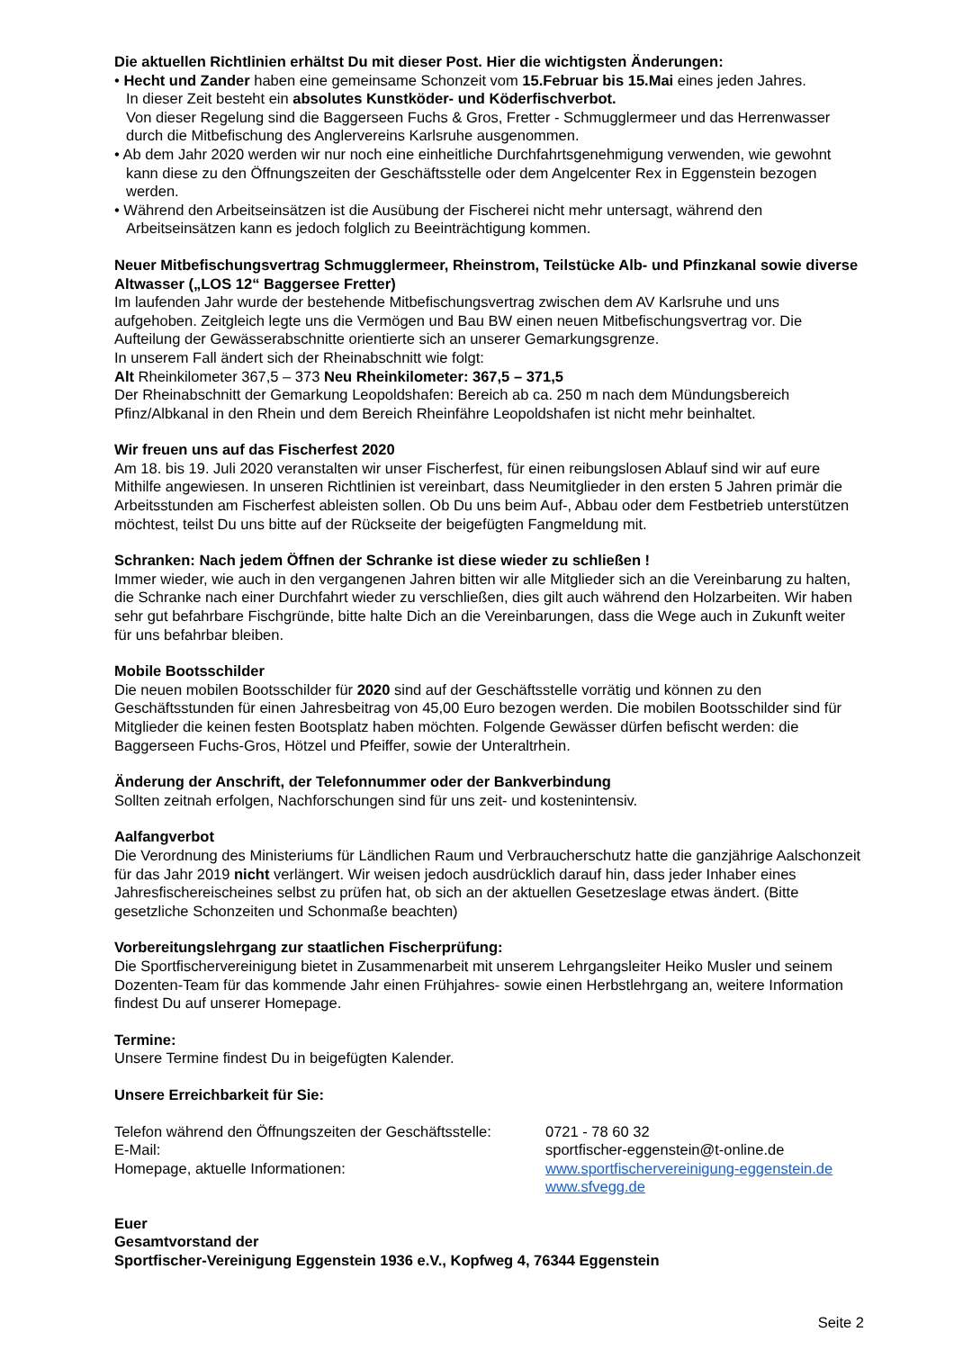Die aktuellen Richtlinien erhältst Du mit dieser Post. Hier die wichtigsten Änderungen:
• Hecht und Zander haben eine gemeinsame Schonzeit vom 15.Februar bis 15.Mai eines jeden Jahres.
In dieser Zeit besteht ein absolutes Kunstköder- und Köderfischverbot.
Von dieser Regelung sind die Baggerseen Fuchs & Gros, Fretter - Schmugglermeer und das Herrenwasser durch die Mitbefischung des Anglervereins Karlsruhe ausgenommen.
• Ab dem Jahr 2020 werden wir nur noch eine einheitliche Durchfahrtsgenehmigung verwenden, wie gewohnt kann diese zu den Öffnungszeiten der Geschäftsstelle oder dem Angelcenter Rex in Eggenstein bezogen werden.
• Während den Arbeitseinsätzen ist die Ausübung der Fischerei nicht mehr untersagt, während den Arbeitseinsätzen kann es jedoch folglich zu Beeinträchtigung kommen.
Neuer Mitbefischungsvertrag Schmugglermeer, Rheinstrom, Teilstücke Alb- und Pfinzkanal sowie diverse Altwasser („LOS 12“ Baggersee Fretter)
Im laufenden Jahr wurde der bestehende Mitbefischungsvertrag zwischen dem AV Karlsruhe und uns aufgehoben. Zeitgleich legte uns die Vermögen und Bau BW einen neuen Mitbefischungsvertrag vor. Die Aufteilung der Gewässerabschnitte orientierte sich an unserer Gemarkungsgrenze.
In unserem Fall ändert sich der Rheinabschnitt wie folgt:
Alt Rheinkilometer 367,5 – 373 Neu Rheinkilometer: 367,5 – 371,5
Der Rheinabschnitt der Gemarkung Leopoldshafen: Bereich ab ca. 250 m nach dem Mündungsbereich Pfinz/Albkanal in den Rhein und dem Bereich Rheinfähre Leopoldshafen ist nicht mehr beinhaltet.
Wir freuen uns auf das Fischerfest 2020
Am 18. bis 19. Juli 2020 veranstalten wir unser Fischerfest, für einen reibungslosen Ablauf sind wir auf eure Mithilfe angewiesen. In unseren Richtlinien ist vereinbart, dass Neumitglieder in den ersten 5 Jahren primär die Arbeitsstunden am Fischerfest ableisten sollen. Ob Du uns beim Auf-, Abbau oder dem Festbetrieb unterstützen möchtest, teilst Du uns bitte auf der Rückseite der beigefügten Fangmeldung mit.
Schranken: Nach jedem Öffnen der Schranke ist diese wieder zu schließen !
Immer wieder, wie auch in den vergangenen Jahren bitten wir alle Mitglieder sich an die Vereinbarung zu halten, die Schranke nach einer Durchfahrt wieder zu verschließen, dies gilt auch während den Holzarbeiten. Wir haben sehr gut befahrbare Fischgründe, bitte halte Dich an die Vereinbarungen, dass die Wege auch in Zukunft weiter für uns befahrbar bleiben.
Mobile Bootsschilder
Die neuen mobilen Bootsschilder für 2020 sind auf der Geschäftsstelle vorrätig und können zu den Geschäftsstunden für einen Jahresbeitrag von 45,00 Euro bezogen werden. Die mobilen Bootsschilder sind für Mitglieder die keinen festen Bootsplatz haben möchten. Folgende Gewässer dürfen befischt werden: die Baggerseen Fuchs-Gros, Hötzel und Pfeiffer, sowie der Unteraltrhein.
Änderung der Anschrift, der Telefonnummer oder der Bankverbindung
Sollten zeitnah erfolgen, Nachforschungen sind für uns zeit- und kostenintensiv.
Aalfangverbot
Die Verordnung des Ministeriums für Ländlichen Raum und Verbraucherschutz hatte die ganzjährige Aalschonzeit für das Jahr 2019 nicht verlängert. Wir weisen jedoch ausdrücklich darauf hin, dass jeder Inhaber eines Jahresfischereischeines selbst zu prüfen hat, ob sich an der aktuellen Gesetzeslage etwas ändert. (Bitte gesetzliche Schonzeiten und Schonmaße beachten)
Vorbereitungslehrgang zur staatlichen Fischerprüfung:
Die Sportfischervereinigung bietet in Zusammenarbeit mit unserem Lehrgangsleiter Heiko Musler und seinem Dozenten-Team für das kommende Jahr einen Frühjahres- sowie einen Herbstlehrgang an, weitere Information findest Du auf unserer Homepage.
Termine:
Unsere Termine findest Du in beigefügten Kalender.
Unsere Erreichbarkeit für Sie:
Telefon während den Öffnungszeiten der Geschäftsstelle: 0721 - 78 60 32
E-Mail: sportfischer-eggenstein@t-online.de
Homepage, aktuelle Informationen: www.sportfischervereinigung-eggenstein.de
www.sfvegg.de
Euer
Gesamtvorstand der
Sportfischer-Vereinigung Eggenstein 1936 e.V., Kopfweg 4, 76344 Eggenstein
Seite 2